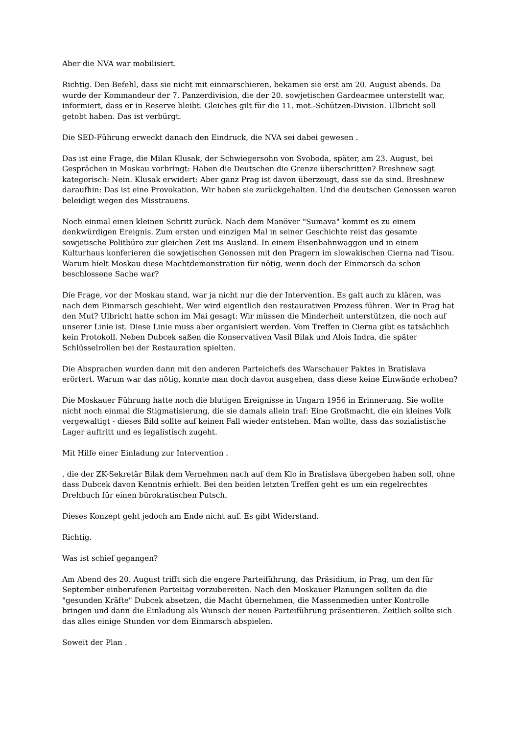Aber die NVA war mobilisiert.
Richtig. Den Befehl, dass sie nicht mit einmarschieren, bekamen sie erst am 20. August abends. Da wurde der Kommandeur der 7. Panzerdivision, die der 20. sowjetischen Gardearmee unterstellt war, informiert, dass er in Reserve bleibt. Gleiches gilt für die 11. mot.-Schützen-Division. Ulbricht soll getobt haben. Das ist verbürgt.
Die SED-Führung erweckt danach den Eindruck, die NVA sei dabei gewesen .
Das ist eine Frage, die Milan Klusak, der Schwiegersohn von Svoboda, später, am 23. August, bei Gesprächen in Moskau vorbringt: Haben die Deutschen die Grenze überschritten? Breshnew sagt kategorisch: Nein. Klusak erwidert: Aber ganz Prag ist davon überzeugt, dass sie da sind. Breshnew daraufhin: Das ist eine Provokation. Wir haben sie zurückgehalten. Und die deutschen Genossen waren beleidigt wegen des Misstrauens.
Noch einmal einen kleinen Schritt zurück. Nach dem Manöver "Sumava" kommt es zu einem denkwürdigen Ereignis. Zum ersten und einzigen Mal in seiner Geschichte reist das gesamte sowjetische Politbüro zur gleichen Zeit ins Ausland. In einem Eisenbahnwaggon und in einem Kulturhaus konferieren die sowjetischen Genossen mit den Pragern im slowakischen Cierna nad Tisou. Warum hielt Moskau diese Machtdemonstration für nötig, wenn doch der Einmarsch da schon beschlossene Sache war?
Die Frage, vor der Moskau stand, war ja nicht nur die der Intervention. Es galt auch zu klären, was nach dem Einmarsch geschieht. Wer wird eigentlich den restaurativen Prozess führen. Wer in Prag hat den Mut? Ulbricht hatte schon im Mai gesagt: Wir müssen die Minderheit unterstützen, die noch auf unserer Linie ist. Diese Linie muss aber organisiert werden. Vom Treffen in Cierna gibt es tatsächlich kein Protokoll. Neben Dubcek saßen die Konservativen Vasil Bilak und Alois Indra, die später Schlüsselrollen bei der Restauration spielten.
Die Absprachen wurden dann mit den anderen Parteichefs des Warschauer Paktes in Bratislava erörtert. Warum war das nötig, konnte man doch davon ausgehen, dass diese keine Einwände erhoben?
Die Moskauer Führung hatte noch die blutigen Ereignisse in Ungarn 1956 in Erinnerung. Sie wollte nicht noch einmal die Stigmatisierung, die sie damals allein traf: Eine Großmacht, die ein kleines Volk vergewaltigt - dieses Bild sollte auf keinen Fall wieder entstehen. Man wollte, dass das sozialistische Lager auftritt und es legalistisch zugeht.
Mit Hilfe einer Einladung zur Intervention .
. die der ZK-Sekretär Bilak dem Vernehmen nach auf dem Klo in Bratislava übergeben haben soll, ohne dass Dubcek davon Kenntnis erhielt. Bei den beiden letzten Treffen geht es um ein regelrechtes Drehbuch für einen bürokratischen Putsch.
Dieses Konzept geht jedoch am Ende nicht auf. Es gibt Widerstand.
Richtig.
Was ist schief gegangen?
Am Abend des 20. August trifft sich die engere Parteiführung, das Präsidium, in Prag, um den für September einberufenen Parteitag vorzubereiten. Nach den Moskauer Planungen sollten da die "gesunden Kräfte" Dubcek absetzen, die Macht übernehmen, die Massenmedien unter Kontrolle bringen und dann die Einladung als Wunsch der neuen Parteiführung präsentieren. Zeitlich sollte sich das alles einige Stunden vor dem Einmarsch abspielen.
Soweit der Plan .